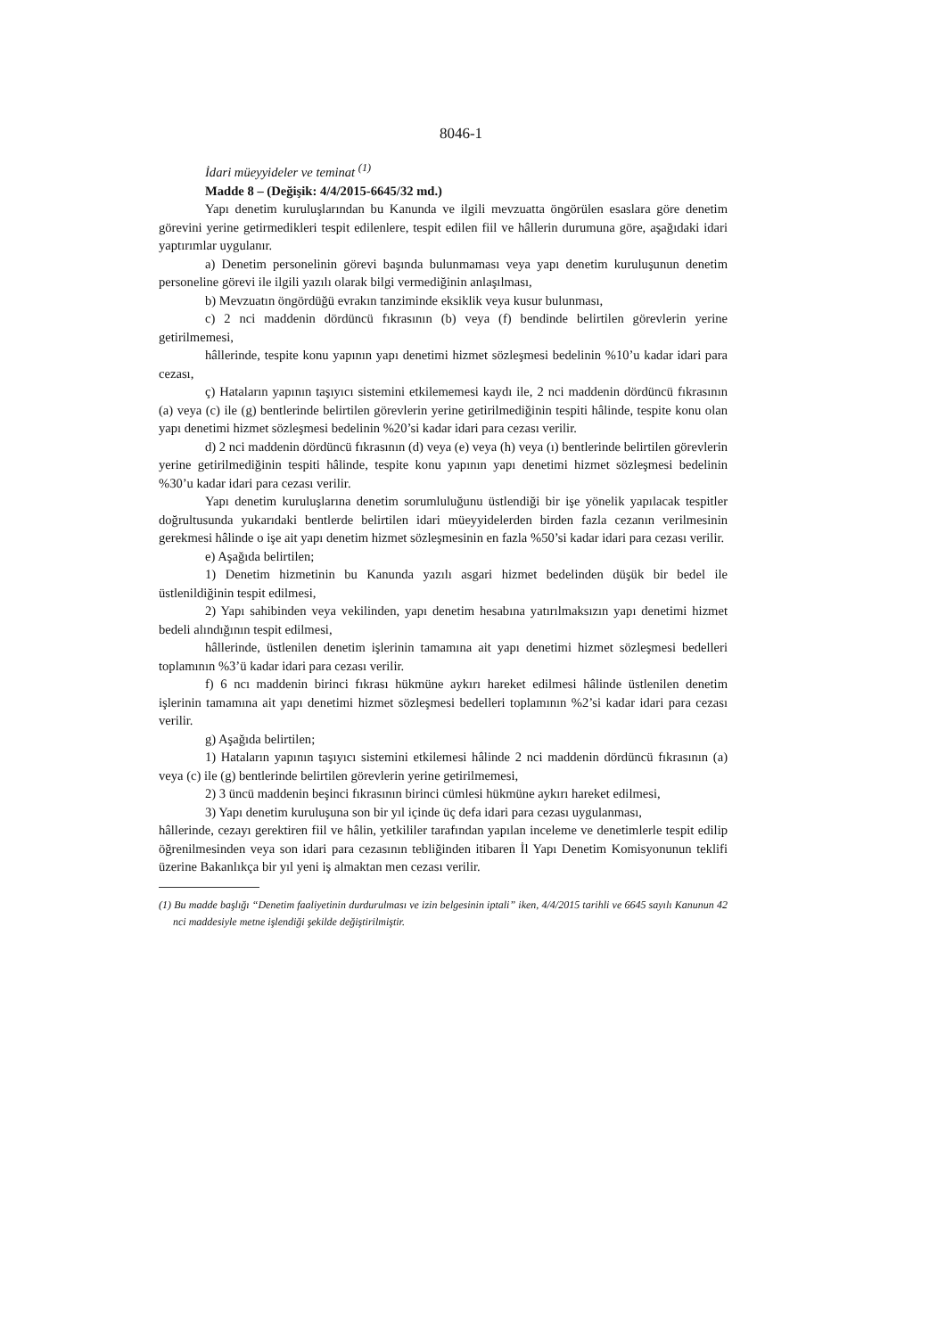8046-1
İdari müeyyideler ve teminat <sup>(1)</sup>
Madde 8 – (Değişik: 4/4/2015-6645/32 md.)
Yapı denetim kuruluşlarından bu Kanunda ve ilgili mevzuatta öngörülen esaslara göre denetim görevini yerine getirmedikleri tespit edilenlere, tespit edilen fiil ve hâllerin durumuna göre, aşağıdaki idari yaptırımlar uygulanır.
a) Denetim personelinin görevi başında bulunmaması veya yapı denetim kuruluşunun denetim personeline görevi ile ilgili yazılı olarak bilgi vermediğinin anlaşılması,
b) Mevzuatın öngördüğü evrakın tanziminde eksiklik veya kusur bulunması,
c) 2 nci maddenin dördüncü fıkrasının (b) veya (f) bendinde belirtilen görevlerin yerine getirilmemesi,
hâllerinde, tespite konu yapının yapı denetimi hizmet sözleşmesi bedelinin %10’u kadar idari para cezası,
ç) Hataların yapının taşıyıcı sistemini etkilememesi kaydı ile, 2 nci maddenin dördüncü fıkrasının (a) veya (c) ile (g) bentlerinde belirtilen görevlerin yerine getirilmediğinin tespiti hâlinde, tespite konu olan yapı denetimi hizmet sözleşmesi bedelinin %20’si kadar idari para cezası verilir.
d) 2 nci maddenin dördüncü fıkrasının (d) veya (e) veya (h) veya (ı) bentlerinde belirtilen görevlerin yerine getirilmediğinin tespiti hâlinde, tespite konu yapının yapı denetimi hizmet sözleşmesi bedelinin %30’u kadar idari para cezası verilir.
Yapı denetim kuruluşlarına denetim sorumluluğunu üstlendiği bir işe yönelik yapılacak tespitler doğrultusunda yukarıdaki bentlerde belirtilen idari müeyyidelerden birden fazla cezanın verilmesinin gerekmesi hâlinde o işe ait yapı denetim hizmet sözleşmesinin en fazla %50’si kadar idari para cezası verilir.
e) Aşağıda belirtilen;
1) Denetim hizmetinin bu Kanunda yazılı asgari hizmet bedelinden düşük bir bedel ile üstlenildiğinin tespit edilmesi,
2) Yapı sahibinden veya vekilinden, yapı denetim hesabına yatırılmaksızın yapı denetimi hizmet bedeli alındığının tespit edilmesi,
hâllerinde, üstlenilen denetim işlerinin tamamına ait yapı denetimi hizmet sözleşmesi bedelleri toplamının %3’ü kadar idari para cezası verilir.
f) 6 ncı maddenin birinci fıkrası hükmüne aykırı hareket edilmesi hâlinde üstlenilen denetim işlerinin tamamına ait yapı denetimi hizmet sözleşmesi bedelleri toplamının %2’si kadar idari para cezası verilir.
g) Aşağıda belirtilen;
1) Hataların yapının taşıyıcı sistemini etkilemesi hâlinde 2 nci maddenin dördüncü fıkrasının (a) veya (c) ile (g) bentlerinde belirtilen görevlerin yerine getirilmemesi,
2) 3 üncü maddenin beşinci fıkrasının birinci cümlesi hükmüne aykırı hareket edilmesi,
3) Yapı denetim kuruluşuna son bir yıl içinde üç defa idari para cezası uygulanması,
hâllerinde, cezayı gerektiren fiil ve hâlin, yetkililer tarafından yapılan inceleme ve denetimlerle tespit edilip öğrenilmesinden veya son idari para cezasının tebliğinden itibaren İl Yapı Denetim Komisyonunun teklifi üzerine Bakanlıkça bir yıl yeni iş almaktan men cezası verilir.
(1) Bu madde başlığı “Denetim faaliyetinin durdurulması ve izin belgesinin iptali” iken, 4/4/2015 tarihli ve 6645 sayılı Kanunun 42 nci maddesiyle metne işlendiği şekilde değiştirilmiştir.